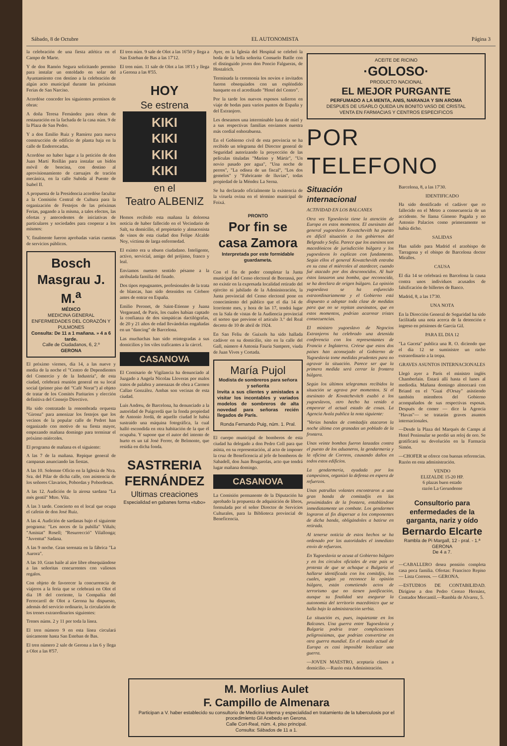Sábado, 8 de Octubre EL AUTONOMISTA Página 3
la celebración de una fiesta atlética en el Campo de Marte.
Y de don Ramón Segura solicitando permiso para instalar un entoldado en solar del Ayuntamiento con destino a la celebración de algún acto municipal durante las próximas Ferias de San Narciso.
Acordóse conceder los siguientes permisos de obras:
A doña Teresa Fernández para obras de restauración en la fachada de la casa núm. 9 de la Plaza de San Pedro.
Y a don Emilio Ruiz y Ramírez para nueva construcción de edificio de planta baja en la calle de Enderrocadas.
Acordóse no haber lugar a la petición de don Juan Martí Roillán para instalar un bidón móvil de bencina, con destino al aprovisionamiento de carruajes de tración mecánica, en la calle Subida al Puente de Isabel II.
A propuesta de la Presidencia acordóse facultar a la Comisión Central de Cultura para la organización de Festejos de las próximas Ferias, pagando a la misma, a tales efectos, las ofertas y antecedentes de iniciativas de particulares y sociedades para cooperar a los mismos:
Y, finalmente fueron aprobadas varias cuentas de servicios públicos.
Bosch Masgrau J. M.<sup>a</sup>
MÉDICO
MEDICINA GENERAL
ENFERMEDADES DEL CORAZÓN Y PULMONES
Consulta: De 11 a 1 mañana. » 4 a 6 tarde.
Calle de Ciudadanos, 6, 2.º
GERONA
El próximo viernes, día 14, a las nueve y media de la noche el "Centro de Dependientes del Comercio y de la Industria", de esta ciudad, celebrará reunión general en su local social (primer piso del "Café Norat") al objeto de tratar de los Comités Paritarios y elección definitiva del Consejo Directivo.
Ha sido contratado la renombrada orquesta "Girona" para amenizar los festejos que los vecinos de la popular calle de Pedret han organizado con motivo de su fiesta mayor, empezando mañana domingo para terminar el próximo miércoles.
El programa de mañana es el siguiente:
A las 7 de la mañana. Repique general de campanas anunciando las fiestas.
A las 10. Solemne Oficio en la Iglesia de Ntra. Sra. del Pilar de dicha calle, con asistencia de los señores Clavarios, Pobordas y Pobordesas.
A las 12. Audición de la airosa sardana "La més gentil" Mtro. Vila.
A las 3 tarde. Concierto en el local que ocupa el cafetín de don José Ruiz.
A las 4. Audición de sardanas bajo el siguiente programa: "Les noces de la pubilla" Viñals; "Amistat" Rosell; "Resurrecció" Vilallonga; "Juventut" Sadana.
A las 9 noche. Gran serenata en la fábrica "La Aurora".
A las 10. Gran baile al aire libre obsequiándose a las señoritas concurrentes con valiosos regalos.
Con objeto de favorecer la concurrencia de viajeros a la feria que se celebrará en Olot el día 18 del corriente, la Compañía del Ferrocarril de Olot a Gerona ha dispuesto, además del servicio ordinario, la circulación de los trenes extraordinarios siguientes:
Trenes núms. 2 y 11 por toda la línea.
El tren número 9 en esta línea circulará únicamente hasta San Esteban de Bas.
El tren número 2 sale de Gerona a las 6 y llega a Olot a las 8'57.
El tren núm. 9 sale de Olot a las 16'50 y llega a San Esteban de Bas a las 17'12.
El tren núm. 11 sale de Olot a las 18'15 y llega a Gerona a las 8'55.
HOY
Se estrena
KIKI
KIKI
KIKI
KIKI
en el
Teatro ALBENIZ
Hemos recibido esta mañana la dolorosa noticia de haber fallecido en el Vecindario de Salt, su domicilio, el propietario y almacenista de vinos de esta ciudad don Felipe Alcalde Noy, víctima de larga enfermedad.
El exinto era u nbuen ciudadano. Inteligente, activo, servicial, amigo del prójimo, franco y leal.
Enviamos nuestro sentido pésame a la atribulada familia del finado.
Dos tipos repugnantes, profesionales de la trata de blancas, han sido detenidos en Cérbere antes de entrar en España.
Emilio Peronet, de Saint-Etienne y Juana Vergneand, de París, los cuales habían captado la confianza de dos simpáticas dactilógrafas, de 20 y 21 años de edad llevándolas engañadas en un "dancing" de Barcelona.
Las muchachas han sido reintegradas a sus domicilios y los viles traficantes a la cárcel.
CASANOVA
El Comisario de Vigilancia ha denunciado al Juzgado a Angela Nicolau Lloveras por malos tratos de palabra y amenazas de obra a Carmen Callao González. Ambas son vecinas de esta ciudad.
Luis Andreu, de Barcelona, ha denunciado a la autoridad de Puigcerdá que la fonda propiedad de Antonio Jordá, de aquello ciudad le había sustraído una máquina fotográfica, la cual halló escondida en otra habitación de la que él ocupaba. Y supone que el autor del intento de hurto es un tal José Ferrer, de Belmonte, que residía en dicha fonda.
SASTRERIA FERNÁNDEZ
Ultimas creaciones
Especialidad en gabanes forma «tubo»
Ayer, en la Iglesia del Hospital se celebró la boda de la bella señorita Consuelo Batlle con el distinguido joven don Poncio Falgueras, de Hostalrich.
Terminada la ceremonia los novios e invitados fueron obsequiados con un espléndido banquete en el acreditado "Hotel del Centro".
Por la tarde los nuevos esposos salieron en viaje de bodas para varios puntos de España y del Extranjero.
Les deseamos una interminable luna de miel y a sus respectivas familias enviamos nuestra más cordial enhorabuena.
En el Gobierno civil de esta provincia se ha recibido un telegrama del Director general de Seguridad autorizando la proyección de las películas tituladas "Marino y Mártir", "Un novio pasado por agua", "Una noche de perros", "La odisea de un fiscal", "Los dos gemelos" y "Fabricante de lluvias", todas propiedad de la Méndez La Serna.
Se ha declarado oficialmente la existencia de la viruela ovina en el término municipal de Foixá.
PRONTO
Por fin se casa Zamora
Interpretada por este formidable guardameta.
Con el fin de poder completar la Junta municipal del Censo electoral de Borrassá, por no existir en la expresada localidad retirado del ejército ni jubilado de la Administración, la Junta provincial del Censo electoral pone en conocimiento del público que el día 14 de lcorriente mes, y hora de las 17, tendrá lugar en la Sala de vistas de la Audiencia provincial el sorteo que previene el artículo 3.º del Real decreto de 10 de abril de 1924.
En San Feliu de Guixols ha sido hallada cadáver en su domicilio, sito en la calle del Gall, número 4 Antonia Fauria Santpere, viuda de Juan Vives y Cortada.
María Pujol
Modista de sombreros para señora y señorita
Invita a sus clientes y amistades a visitar los incontables y variados modelos de sombreros de alta novedad para señoras recién llegados de París.
Ronda Fernando Puig, núm. 1. Pral.
El cuerpo municipal de bomberos de esta ciudad ha delegado a don Pedro Coll para que asista, en su representación, al acto de imponer la cruz de Beneficencia al jefe de bomberos de Sabadell, don Juan Brugarolas, acto que tendrá lugar mañana domingo.
CASANOVA
La Comisión permanente de la Diputación ha aprobado la propuesta de adquisición de libros, formulada por el señor Director de Servicios Culturales, para la Biblioteca provincial de Beneficencia.
ACEITE DE RICINO
·GOLOSO·
PRODUCTO NACIONAL
EL MEJOR PURGANTE
PERFUMADO A LA MENTA, ANIS, NARANJA Y SIN AROMA
DESPUES DE USARLO QUEDA UN BONITO VASO DE CRISTAL
VENTA EN FARMACIAS Y CENTROS ESPECIFICOS
POR TELEFONO
Situación internacional
ACTIVIDAD EN LOS BALCANES
Otra vez Ygoeslavia tiene la atención de Europa en estos momentos. El asesinato del general yugoeslavo Kovatchevith ha puesto en difícil situación a los gobiernos del Belgrado y Sofía. Parece que los asesinos son macedónicos de jurisdicción búlgara y los yugoeslavos lo explican con fundamento. Según ellos el general Kovatchevith entraba en su casa el miércoles al atardecer, cuando fué atacado por dos desconocidos. Al huir éstos lanzaron una bomba, que reconocida, se ha deeclara de origen búlgaro. La opinión yugoeslava se ha enfurecido extraordinariamente y el Gobierno está dispuesto a adoptar toda clase de medidas para que no se repitan asesinatos, que en estos momentos, podrían acarrear tristes consecuencias.
El ministro yugoeslavo de Negocios Extranjeros ha celebrado una detenida conferencia con los representantes de Francia e Inglaterra. Créese que estos dos países han aconsejado al Gobierno de Yugoeslavia tome medidas prudentes para no agravar la situación. Parece ser que la primera medida será cerrar la frontera búlgara.
Según los últimos telegramas recibidos la situación se agrava por momentos. Si el asesinato de Kovatchevitch exaltó a los yugoeslavos, otro hecho ha venido a empeorar el actual estado de cosas. La Agencia Avala publica la nota siguiente:
"Varias bandas de comitadjis atacaron la noche última con granadas un poblado de la frontera.
Unas veinte bombas fueron lanzadas contra el puesto de los aduaneros, la gendarmería y la oficina de Correos, causando daños en todos estos edificios.
La gendarmería, ayudada por los campesinos, organizó la defensa en espera de refuerzos.
Unas patrullas volantes encontraron a una gran banda de comitadjis en las proximidades de la frontera, entablándose inmediatamente un combate. Los gendarmes lograron al fin dispersar a los componentes de dicha banda, obligándoles a batirse en retirada.
Al tenerse noticia de estos hechos se ha ordenado por las autoridades el inmediato envío de refuerzos.
En Yugoeslavia se acusa al Gobierno búlgaro y en los círculos oficiales de este país se protesta de que se achaque a Bulgaria el hallarse identificada con los comitdjis, los cuales, según ya reconoce la opinión búlgara, están cometiendo actos de terrorismo que no tienen justificación, aunque su finalidad sea asegurar la autonomía del territorio macedónico que se halla bajo la administración serbia.
La situación es, pues, inquietante en los Balcanes. Una guerra entre Yugoeslavia y Bulgaria podría traer complicaciones peligrosísimas, que podrían convertirse en otra guerra mundial. En el estado actual de Europa es casi imposible localizar una guerra.
—JOVEN MAESTRO, aceptaría clases a domicilio.—Razón esta Administración.
Barcelona, 8, a las 17'30.
IDENTIFICADO
Ha sido dentificado el cadáver que ro fallecido en el Metro a consecuencia de un accidente. Se llama Gimeno Pagaña y no Antonio Palacios como primeramente se había dicho.
SALIDAS
Han salido para Madrid el arzobispo de Tarragona y el obispo de Barcelona doctor Miralles.
CAUSA
El día 14 se celebrará en Barcelona la causa contra unos individuos acusados de falsificación de billertes de Banco.
Madrid, 8, a las 17'30.
UNA NOTA
En la Dirección General de Seguridad ha sido facilitada una nota acerca de la detención e ingreso en prisiones de García Gil.
PARA EL DIA 12
"La Gaceta" publica una R. O. diciendo que el día 12 se suministre un racho extraordinario a la tropa.
GRAVES ASUNTOS INTERNACIONALES
Llegó ayer a París el ministro inglés Chamberlain. Estará allí hasta el lunes al mediodía. Mañana domingo almorzará con Briand en el "Guai d'Orsay" asistiendo también miembros del Gobierno acompañados de sus respectivas esposas. Después de comer — dice la Agencia "Havas"— se tratarán graves asuntos internacionales.
—Desde la Plaza del Marqués de Camps al Hotel Peninsular se perdió un reloj de oro. Se gratificará su devolución en la Farmacia Simón.
—CHOFER se ofrece con buenas referencias. Razón en esta administración.
VENDO
ELIZALDE 15-20 HP.
6 plazas buen estado
razón La Gerundense
Consultorio para enfermedades de la garganta, nariz y oído
Bernardo Elcarte
Rambla de Pi Margall, 12 - pral. - 1.ª
GERONA
De 4 a 7.
—CABALLERO desea pensión completa casa poca familia. Ofertas: Francisco Repiso — Lista Correos. — GERONA.
—ESTUDIOS DE CONTABILIDAD. Dirigirse a don Pedro Cerezo Hernáez, Contador Mercantil.—Rambla de Alvarez, 5.
M. Morlius Aulet
F. Campillo de Almenara
Participan a V. haber establecido su consultorio de Medicina interna y especialidad en tratamiento de la tuberculosis por el procedimiento Gil Acebedo en Gerona.
Calle Cort-Real, núm. 4, piso principal.
Consulta: Sábados de 11 a 1.